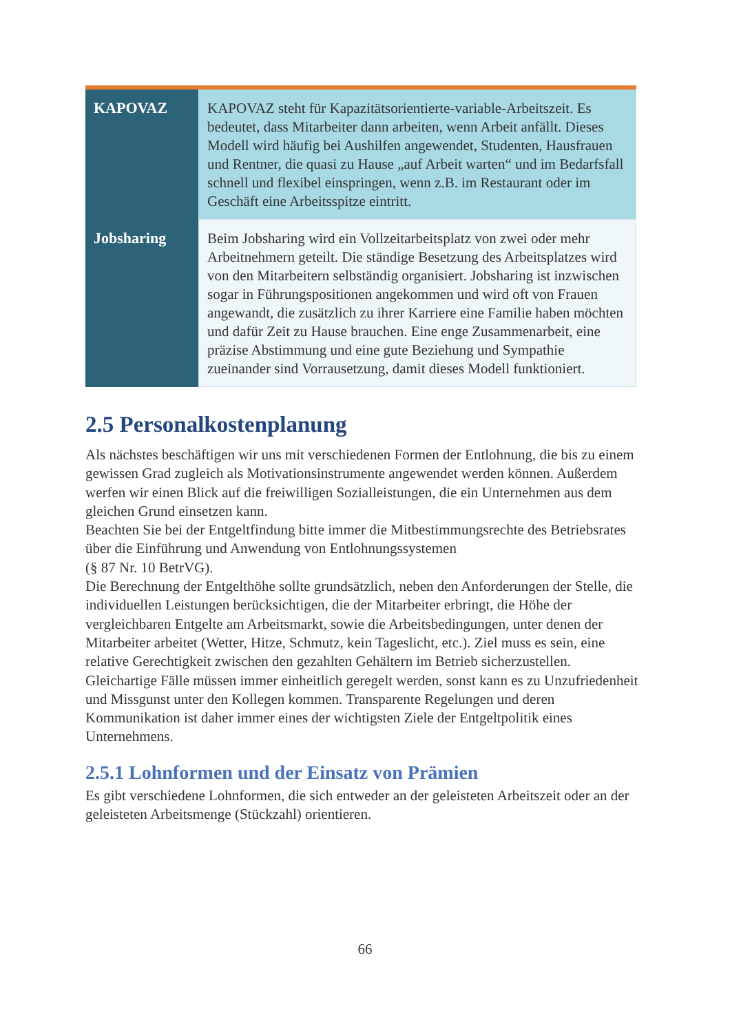| KAPOVAZ | KAPOVAZ steht für Kapazitätsorientierte-variable-Arbeitszeit. Es bedeutet, dass Mitarbeiter dann arbeiten, wenn Arbeit anfällt. Dieses Modell wird häufig bei Aushilfen angewendet, Studenten, Hausfrauen und Rentner, die quasi zu Hause „auf Arbeit warten“ und im Bedarfsfall schnell und flexibel einspringen, wenn z.B. im Restaurant oder im Geschäft eine Arbeitsspitze eintritt. |
| Jobsharing | Beim Jobsharing wird ein Vollzeitarbeitsplatz von zwei oder mehr Arbeitnehmern geteilt. Die ständige Besetzung des Arbeitsplatzes wird von den Mitarbeitern selbständig organisiert. Jobsharing ist inzwischen sogar in Führungspositionen angekommen und wird oft von Frauen angewandt, die zusätzlich zu ihrer Karriere eine Familie haben möchten und dafür Zeit zu Hause brauchen. Eine enge Zusammenarbeit, eine präzise Abstimmung und eine gute Beziehung und Sympathie zueinander sind Vorrausetzung, damit dieses Modell funktioniert. |
2.5 Personalkostenplanung
Als nächstes beschäftigen wir uns mit verschiedenen Formen der Entlohnung, die bis zu einem gewissen Grad zugleich als Motivationsinstrumente angewendet werden können. Außerdem werfen wir einen Blick auf die freiwilligen Sozialleistungen, die ein Unternehmen aus dem gleichen Grund einsetzen kann.
Beachten Sie bei der Entgeltfindung bitte immer die Mitbestimmungsrechte des Betriebsrates über die Einführung und Anwendung von Entlohnungssystemen
(§ 87 Nr. 10 BetrVG).
Die Berechnung der Entgelthöhe sollte grundsätzlich, neben den Anforderungen der Stelle, die individuellen Leistungen berücksichtigen, die der Mitarbeiter erbringt, die Höhe der vergleichbaren Entgelte am Arbeitsmarkt, sowie die Arbeitsbedingungen, unter denen der Mitarbeiter arbeitet (Wetter, Hitze, Schmutz, kein Tageslicht, etc.). Ziel muss es sein, eine relative Gerechtigkeit zwischen den gezahlten Gehältern im Betrieb sicherzustellen. Gleichartige Fälle müssen immer einheitlich geregelt werden, sonst kann es zu Unzufriedenheit und Missgunst unter den Kollegen kommen. Transparente Regelungen und deren Kommunikation ist daher immer eines der wichtigsten Ziele der Entgeltpolitik eines Unternehmens.
2.5.1 Lohnformen und der Einsatz von Prämien
Es gibt verschiedene Lohnformen, die sich entweder an der geleisteten Arbeitszeit oder an der geleisteten Arbeitsmenge (Stückzahl) orientieren.
66